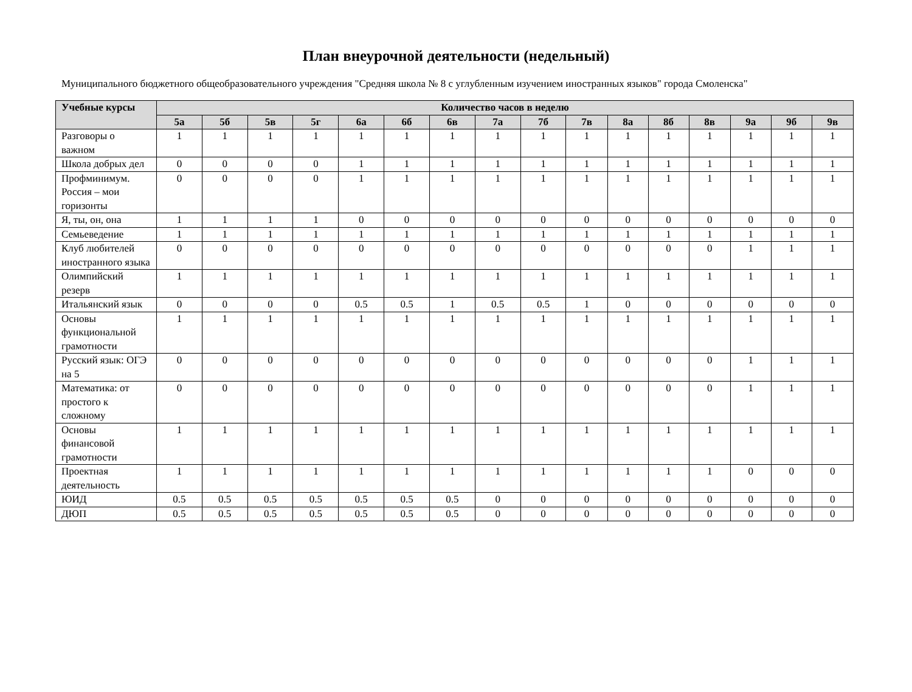План внеурочной деятельности (недельный)
Муниципального бюджетного общеобразовательного учреждения "Средняя школа № 8 с углубленным изучением иностранных языков" города Смоленска"
| Учебные курсы | Количество часов в неделю | | | | | | | | | | | | | | | |
| --- | --- | --- | --- | --- | --- | --- | --- | --- | --- | --- | --- | --- | --- | --- | --- | --- |
| | 5а | 5б | 5в | 5г | 6а | 6б | 6в | 7а | 7б | 7в | 8а | 8б | 8в | 9а | 9б | 9в |
| Разговоры о важном | 1 | 1 | 1 | 1 | 1 | 1 | 1 | 1 | 1 | 1 | 1 | 1 | 1 | 1 | 1 | 1 |
| Школа добрых дел | 0 | 0 | 0 | 0 | 1 | 1 | 1 | 1 | 1 | 1 | 1 | 1 | 1 | 1 | 1 | 1 |
| Профминимум. Россия – мои горизонты | 0 | 0 | 0 | 0 | 1 | 1 | 1 | 1 | 1 | 1 | 1 | 1 | 1 | 1 | 1 | 1 |
| Я, ты, он, она | 1 | 1 | 1 | 1 | 0 | 0 | 0 | 0 | 0 | 0 | 0 | 0 | 0 | 0 | 0 | 0 |
| Семьеведение | 1 | 1 | 1 | 1 | 1 | 1 | 1 | 1 | 1 | 1 | 1 | 1 | 1 | 1 | 1 | 1 |
| Клуб любителей иностранного языка | 0 | 0 | 0 | 0 | 0 | 0 | 0 | 0 | 0 | 0 | 0 | 0 | 0 | 1 | 1 | 1 |
| Олимпийский резерв | 1 | 1 | 1 | 1 | 1 | 1 | 1 | 1 | 1 | 1 | 1 | 1 | 1 | 1 | 1 | 1 |
| Итальянский язык | 0 | 0 | 0 | 0 | 0.5 | 0.5 | 1 | 0.5 | 0.5 | 1 | 0 | 0 | 0 | 0 | 0 | 0 |
| Основы функциональной грамотности | 1 | 1 | 1 | 1 | 1 | 1 | 1 | 1 | 1 | 1 | 1 | 1 | 1 | 1 | 1 | 1 |
| Русский язык: ОГЭ на 5 | 0 | 0 | 0 | 0 | 0 | 0 | 0 | 0 | 0 | 0 | 0 | 0 | 0 | 1 | 1 | 1 |
| Математика: от простого к сложному | 0 | 0 | 0 | 0 | 0 | 0 | 0 | 0 | 0 | 0 | 0 | 0 | 0 | 1 | 1 | 1 |
| Основы финансовой грамотности | 1 | 1 | 1 | 1 | 1 | 1 | 1 | 1 | 1 | 1 | 1 | 1 | 1 | 1 | 1 | 1 |
| Проектная деятельность | 1 | 1 | 1 | 1 | 1 | 1 | 1 | 1 | 1 | 1 | 1 | 1 | 1 | 0 | 0 | 0 |
| ЮИД | 0.5 | 0.5 | 0.5 | 0.5 | 0.5 | 0.5 | 0.5 | 0 | 0 | 0 | 0 | 0 | 0 | 0 | 0 | 0 |
| ДЮП | 0.5 | 0.5 | 0.5 | 0.5 | 0.5 | 0.5 | 0.5 | 0 | 0 | 0 | 0 | 0 | 0 | 0 | 0 | 0 |